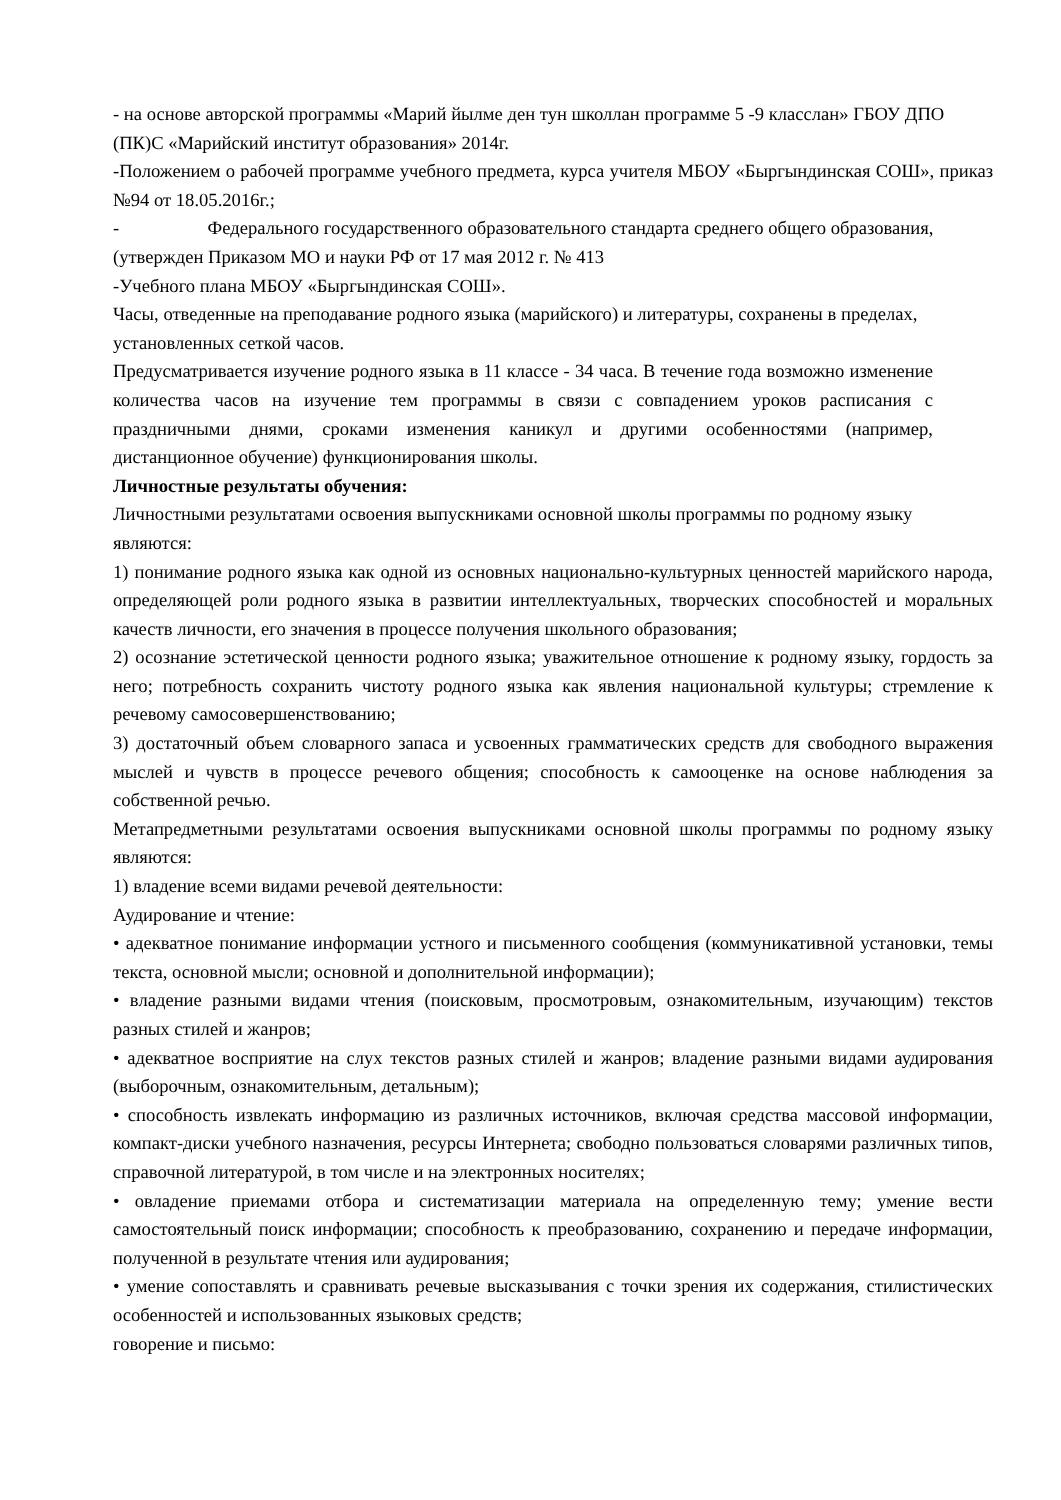- на основе авторской программы «Марий йылме ден тун школлан программе 5 -9 класслан» ГБОУ ДПО (ПК)С «Марийский институт образования» 2014г.
-Положением о рабочей программе учебного предмета, курса учителя МБОУ «Быргындинская СОШ», приказ №94 от 18.05.2016г.;
- Федерального государственного образовательного стандарта среднего общего образования, (утвержден Приказом МО и науки РФ от 17 мая 2012 г. № 413
-Учебного плана МБОУ «Быргындинская СОШ».
Часы, отведенные на преподавание родного языка (марийского) и литературы, сохранены в пределах, установленных сеткой часов.
Предусматривается изучение родного языка в 11 классе - 34 часа. В течение года возможно изменение количества часов на изучение тем программы в связи с совпадением уроков расписания с праздничными днями, сроками изменения каникул и другими особенностями (например, дистанционное обучение) функционирования школы.
Личностные результаты обучения:
Личностными результатами освоения выпускниками основной школы программы по родному языку являются:
1) понимание родного языка как одной из основных национально-культурных ценностей марийского народа, определяющей роли родного языка в развитии интеллектуальных, творческих способностей и моральных качеств личности, его значения в процессе получения школьного образования;
2) осознание эстетической ценности родного языка; уважительное отношение к родному языку, гордость за него; потребность сохранить чистоту родного языка как явления национальной культуры; стремление к речевому самосовершенствованию;
3) достаточный объем словарного запаса и усвоенных грамматических средств для свободного выражения мыслей и чувств в процессе речевого общения; способность к самооценке на основе наблюдения за собственной речью.
Метапредметными результатами освоения выпускниками основной школы программы по родному языку являются:
1) владение всеми видами речевой деятельности:
Аудирование и чтение:
• адекватное понимание информации устного и письменного сообщения (коммуникативной установки, темы текста, основной мысли; основной и дополнительной информации);
• владение разными видами чтения (поисковым, просмотровым, ознакомительным, изучающим) текстов разных стилей и жанров;
• адекватное восприятие на слух текстов разных стилей и жанров; владение разными видами аудирования (выборочным, ознакомительным, детальным);
• способность извлекать информацию из различных источников, включая средства массовой информации, компакт-диски учебного назначения, ресурсы Интернета; свободно пользоваться словарями различных типов, справочной литературой, в том числе и на электронных носителях;
• овладение приемами отбора и систематизации материала на определенную тему; умение вести самостоятельный поиск информации; способность к преобразованию, сохранению и передаче информации, полученной в результате чтения или аудирования;
• умение сопоставлять и сравнивать речевые высказывания с точки зрения их содержания, стилистических особенностей и использованных языковых средств;
говорение и письмо: